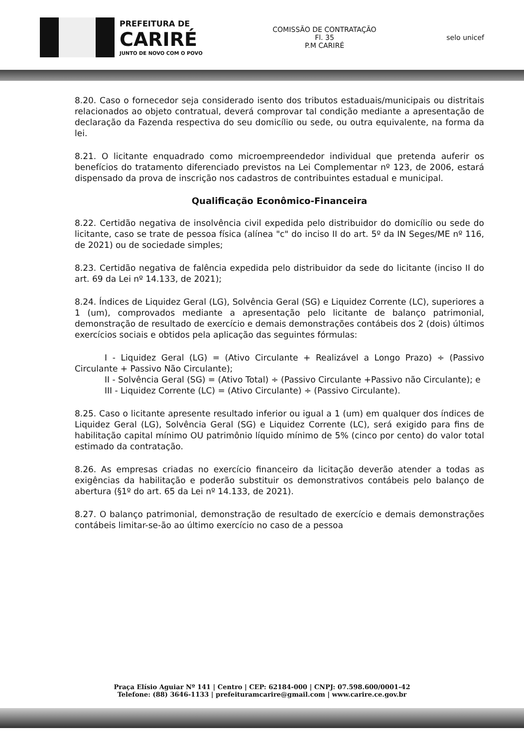PREFEITURA DE
CARIRÉ
JUNTO DE NOVO COM O POVO
COMISSÃO DE CONTRATAÇÃO
Fl. 35
P.M CARIRÉ
selo unicef
8.20. Caso o fornecedor seja considerado isento dos tributos estaduais/municipais ou distritais relacionados ao objeto contratual, deverá comprovar tal condição mediante a apresentação de declaração da Fazenda respectiva do seu domicílio ou sede, ou outra equivalente, na forma da lei.
8.21. O licitante enquadrado como microempreendedor individual que pretenda auferir os benefícios do tratamento diferenciado previstos na Lei Complementar nº 123, de 2006, estará dispensado da prova de inscrição nos cadastros de contribuintes estadual e municipal.
Qualificação Econômico-Financeira
8.22. Certidão negativa de insolvência civil expedida pelo distribuidor do domicílio ou sede do licitante, caso se trate de pessoa física (alínea "c" do inciso II do art. 5º da IN Seges/ME nº 116, de 2021) ou de sociedade simples;
8.23. Certidão negativa de falência expedida pelo distribuidor da sede do licitante (inciso II do art. 69 da Lei nº 14.133, de 2021);
8.24. Índices de Liquidez Geral (LG), Solvência Geral (SG) e Liquidez Corrente (LC), superiores a 1 (um), comprovados mediante a apresentação pelo licitante de balanço patrimonial, demonstração de resultado de exercício e demais demonstrações contábeis dos 2 (dois) últimos exercícios sociais e obtidos pela aplicação das seguintes fórmulas:
I - Liquidez Geral (LG) = (Ativo Circulante + Realizável a Longo Prazo) ÷ (Passivo Circulante + Passivo Não Circulante);
II - Solvência Geral (SG) = (Ativo Total) ÷ (Passivo Circulante +Passivo não Circulante); e
III - Liquidez Corrente (LC) = (Ativo Circulante) ÷ (Passivo Circulante).
8.25. Caso o licitante apresente resultado inferior ou igual a 1 (um) em qualquer dos índices de Liquidez Geral (LG), Solvência Geral (SG) e Liquidez Corrente (LC), será exigido para fins de habilitação capital mínimo OU patrimônio líquido mínimo de 5% (cinco por cento) do valor total estimado da contratação.
8.26. As empresas criadas no exercício financeiro da licitação deverão atender a todas as exigências da habilitação e poderão substituir os demonstrativos contábeis pelo balanço de abertura (§1º do art. 65 da Lei nº 14.133, de 2021).
8.27. O balanço patrimonial, demonstração de resultado de exercício e demais demonstrações contábeis limitar-se-ão ao último exercício no caso de a pessoa
Praça Elísio Aguiar Nº 141 | Centro | CEP: 62184-000 | CNPJ: 07.598.600/0001-42
Telefone: (88) 3646-1133 | prefeituramcarire@gmail.com | www.carire.ce.gov.br